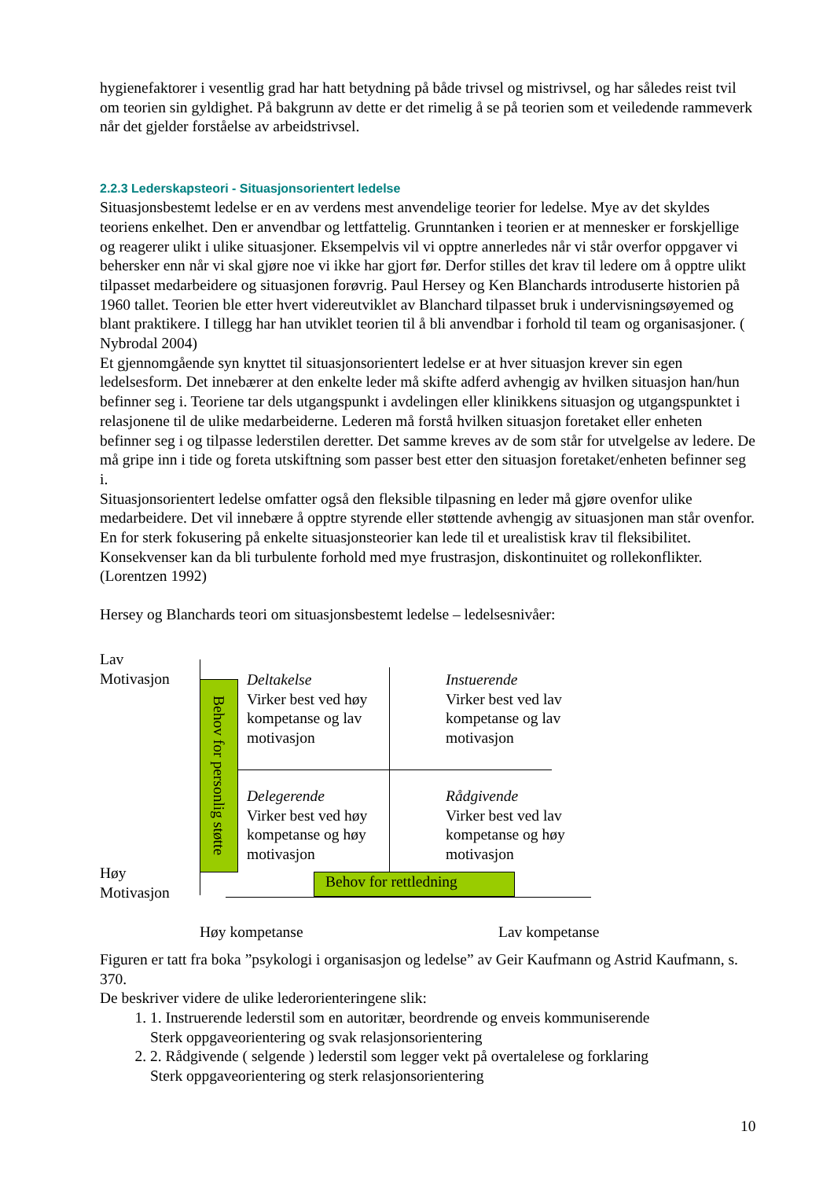hygienefaktorer i vesentlig grad har hatt betydning på både trivsel og mistrivsel, og har således reist tvil om teorien sin gyldighet. På bakgrunn av dette er det rimelig å se på teorien som et veiledende rammeverk når det gjelder forståelse av arbeidstrivsel.
2.2.3 Lederskapsteori - Situasjonsorientert ledelse
Situasjonsbestemt ledelse er en av verdens mest anvendelige teorier for ledelse. Mye av det skyldes teoriens enkelhet. Den er anvendbar og lettfattelig. Grunntanken i teorien er at mennesker er forskjellige og reagerer ulikt i ulike situasjoner. Eksempelvis vil vi opptre annerledes når vi står overfor oppgaver vi behersker enn når vi skal gjøre noe vi ikke har gjort før. Derfor stilles det krav til ledere om å opptre ulikt tilpasset medarbeidere og situasjonen forøvrig. Paul Hersey og Ken Blanchards introduserte historien på 1960 tallet. Teorien ble etter hvert videreutviklet av Blanchard tilpasset bruk i undervisningsøyemed og blant praktikere. I tillegg har han utviklet teorien til å bli anvendbar i forhold til team og organisasjoner. ( Nybrodal 2004)
Et gjennomgående syn knyttet til situasjonsorientert ledelse er at hver situasjon krever sin egen ledelsesform. Det innebærer at den enkelte leder må skifte adferd avhengig av hvilken situasjon han/hun befinner seg i. Teoriene tar dels utgangspunkt i avdelingen eller klinikkens situasjon og utgangspunktet i relasjonene til de ulike medarbeiderne. Lederen må forstå hvilken situasjon foretaket eller enheten befinner seg i og tilpasse lederstilen deretter. Det samme kreves av de som står for utvelgelse av ledere. De må gripe inn i tide og foreta utskiftning som passer best etter den situasjon foretaket/enheten befinner seg i.
Situasjonsorientert ledelse omfatter også den fleksible tilpasning en leder må gjøre ovenfor ulike medarbeidere. Det vil innebære å opptre styrende eller støttende avhengig av situasjonen man står ovenfor. En for sterk fokusering på enkelte situasjonsteorier kan lede til et urealistisk krav til fleksibilitet. Konsekvenser kan da bli turbulente forhold med mye frustrasjon, diskontinuitet og rollekonflikter. (Lorentzen 1992)
Hersey og Blanchards teori om situasjonsbestemt ledelse – ledelsesnivåer:
Lav
Motivasjon
Høy
Motivasjon
Behov for personlig støtte
Deltakelse
Virker best ved høy
kompetanse og lav
motivasjon
Instuerende
Virker best ved lav
kompetanse og lav
motivasjon
Delegerende
Virker best ved høy
kompetanse og høy
motivasjon
Rådgivende
Virker best ved lav
kompetanse og høy
motivasjon
Behov for rettledning
Høy kompetanse Lav kompetanse
Figuren er tatt fra boka ”psykologi i organisasjon og ledelse” av Geir Kaufmann og Astrid Kaufmann, s. 370.
De beskriver videre de ulike lederorienteringene slik:
1. 1. Instruerende lederstil som en autoritær, beordrende og enveis kommuniserende
Sterk oppgaveorientering og svak relasjonsorientering
2. 2. Rådgivende ( selgende ) lederstil som legger vekt på overtalelese og forklaring
Sterk oppgaveorientering og sterk relasjonsorientering
10